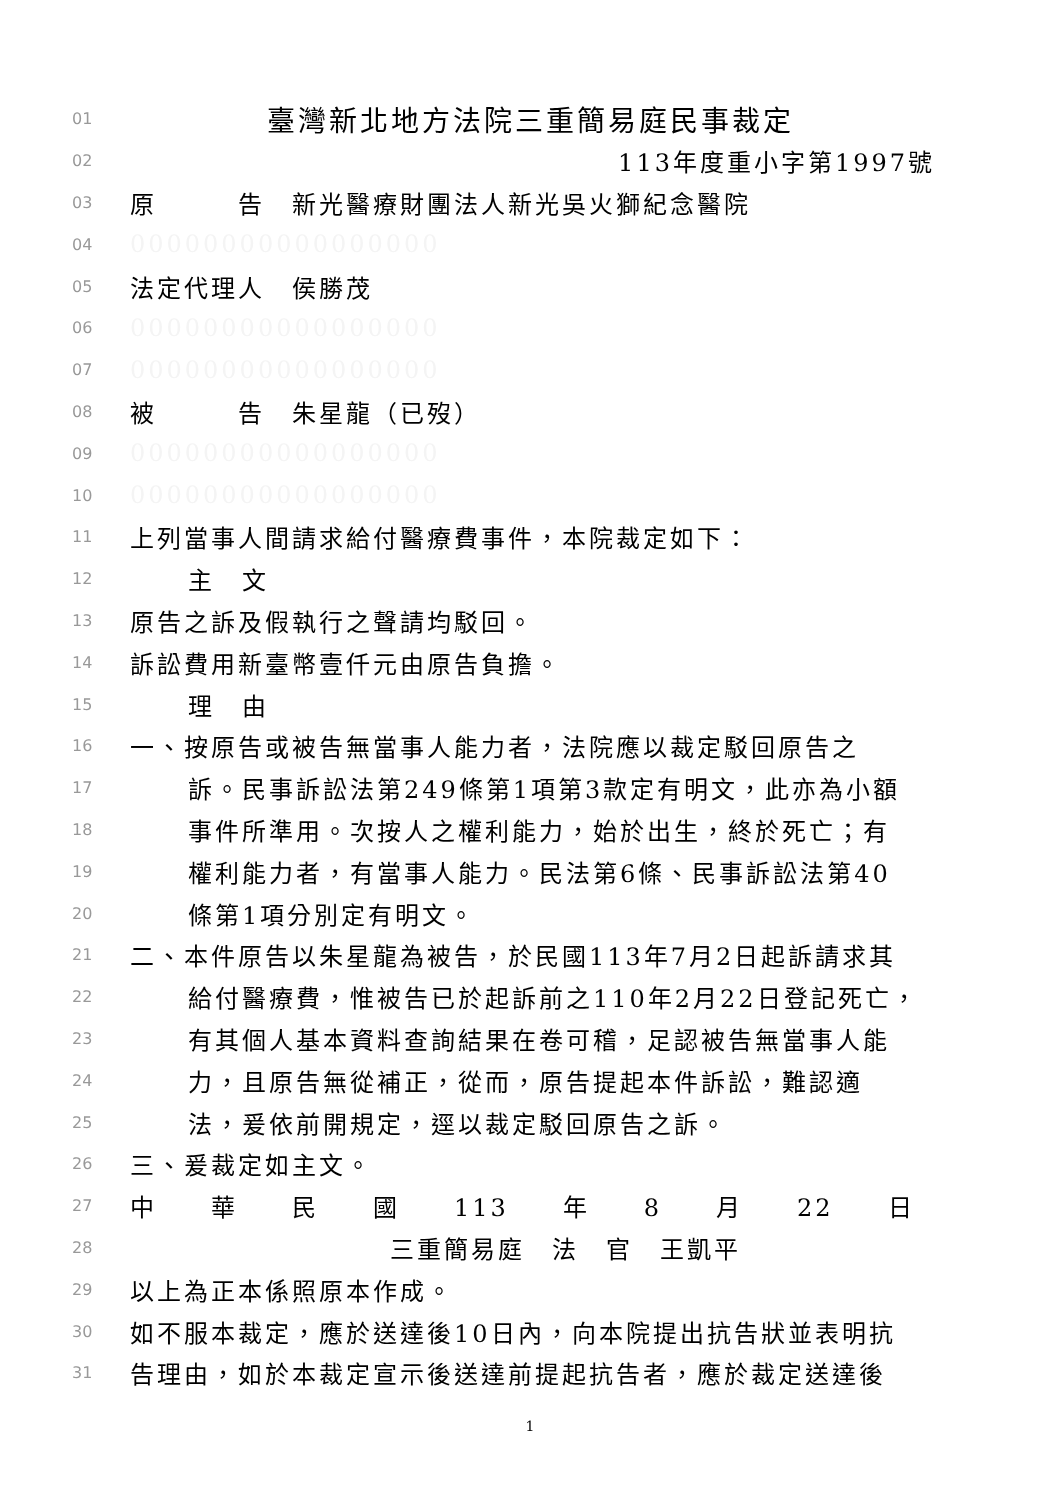01 臺灣新北地方法院三重簡易庭民事裁定
02 113年度重小字第1997號
03 原　　　告　新光醫療財團法人新光吳火獅紀念醫院
04 00000000000000000
05 法定代理人　侯勝茂
06 00000000000000000
07 00000000000000000
08 被　　　告　朱星龍（已歿）
09 00000000000000000
10 00000000000000000
11 上列當事人間請求給付醫療費事件，本院裁定如下：
12 主　文
13 原告之訴及假執行之聲請均駁回。
14 訴訟費用新臺幣壹仟元由原告負擔。
15 理　由
16 一、按原告或被告無當事人能力者，法院應以裁定駁回原告之
17 訴。民事訴訟法第249條第1項第3款定有明文，此亦為小額
18 事件所準用。次按人之權利能力，始於出生，終於死亡；有
19 權利能力者，有當事人能力。民法第6條、民事訴訟法第40
20 條第1項分別定有明文。
21 二、本件原告以朱星龍為被告，於民國113年7月2日起訴請求其
22 給付醫療費，惟被告已於起訴前之110年2月22日登記死亡，
23 有其個人基本資料查詢結果在卷可稽，足認被告無當事人能
24 力，且原告無從補正，從而，原告提起本件訴訟，難認適
25 法，爰依前開規定，逕以裁定駁回原告之訴。
26 三、爰裁定如主文。
27 中　　華　　民　　國　　113　　年　　8　　月　　22　　日
28 三重簡易庭　法　官　王凱平
29 以上為正本係照原本作成。
30 如不服本裁定，應於送達後10日內，向本院提出抗告狀並表明抗
31 告理由，如於本裁定宣示後送達前提起抗告者，應於裁定送達後
1